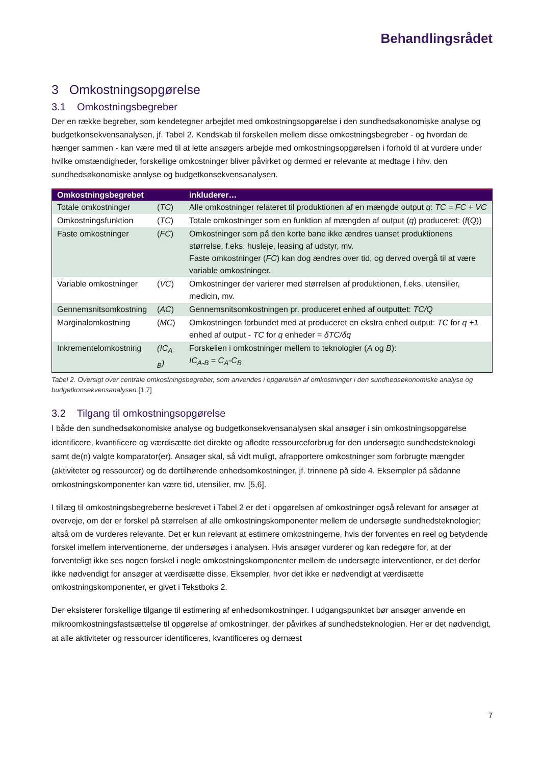Behandlingsrådet
3 Omkostningsopgørelse
3.1 Omkostningsbegreber
Der en række begreber, som kendetegner arbejdet med omkostningsopgørelse i den sundhedsøkonomiske analyse og budgetkonsekvensanalysen, jf. Tabel 2. Kendskab til forskellen mellem disse omkostningsbegreber - og hvordan de hænger sammen - kan være med til at lette ansøgers arbejde med omkostningsopgørelsen i forhold til at vurdere under hvilke omstændigheder, forskellige omkostninger bliver påvirket og dermed er relevante at medtage i hhv. den sundhedsøkonomiske analyse og budgetkonsekvensanalysen.
| Omkostningsbegrebet | | inkluderer… |
| --- | --- | --- |
| Totale omkostninger | ( TC ) | Alle omkostninger relateret til produktionen af en mængde output q : TC = FC + VC |
| Omkostningsfunktion | ( TC ) | Totale omkostninger som en funktion af mængden af output ( q ) produceret: ( f ( Q )) |
| Faste omkostninger | ( FC ) | Omkostninger som på den korte bane ikke ændres uanset produktionens størrelse, f.eks. husleje, leasing af udstyr, mv. Faste omkostninger ( FC ) kan dog ændres over tid, og derved overgå til at være variable omkostninger. |
| Variable omkostninger | ( VC ) | Omkostninger der varierer med størrelsen af produktionen, f.eks. utensilier, medicin, mv. |
| Gennemsnitsomkostning | ( AC ) | Gennemsnitsomkostningen pr. produceret enhed af outputtet: TC/Q |
| Marginalomkostning | ( MC ) | Omkostningen forbundet med at produceret en ekstra enhed output: TC for q +1 enhed af output - TC for q enheder = δTC/δq |
| Inkrementelomkostning | (IC<sub>A-B</sub>) | Forskellen i omkostninger mellem to teknologier ( A og B ): IC<sub>A-B</sub> = C<sub>A</sub> - C<sub>B</sub> |
Tabel 2. Oversigt over centrale omkostningsbegreber, som anvendes i opgørelsen af omkostninger i den sundhedsøkonomiske analyse og budgetkonsekvensanalysen.[1,7]
3.2 Tilgang til omkostningsopgørelse
I både den sundhedsøkonomiske analyse og budgetkonsekvensanalysen skal ansøger i sin omkostningsopgørelse identificere, kvantificere og værdisætte det direkte og afledte ressourceforbrug for den undersøgte sundhedsteknologi samt de(n) valgte komparator(er). Ansøger skal, så vidt muligt, afrapportere omkostninger som forbrugte mængder (aktiviteter og ressourcer) og de dertilhørende enhedsomkostninger, jf. trinnene på side 4. Eksempler på sådanne omkostningskomponenter kan være tid, utensilier, mv. [5,6].
I tillæg til omkostningsbegreberne beskrevet i Tabel 2 er det i opgørelsen af omkostninger også relevant for ansøger at overveje, om der er forskel på størrelsen af alle omkostningskomponenter mellem de undersøgte sundhedsteknologier; altså om de vurderes relevante. Det er kun relevant at estimere omkostningerne, hvis der forventes en reel og betydende forskel imellem interventionerne, der undersøges i analysen. Hvis ansøger vurderer og kan redegøre for, at der forventeligt ikke ses nogen forskel i nogle omkostningskomponenter mellem de undersøgte interventioner, er det derfor ikke nødvendigt for ansøger at værdisætte disse. Eksempler, hvor det ikke er nødvendigt at værdisætte omkostningskomponenter, er givet i Tekstboks 2.
Der eksisterer forskellige tilgange til estimering af enhedsomkostninger. I udgangspunktet bør ansøger anvende en mikroomkostningsfastsættelse til opgørelse af omkostninger, der påvirkes af sundhedsteknologien. Her er det nødvendigt, at alle aktiviteter og ressourcer identificeres, kvantificeres og dernæst
7